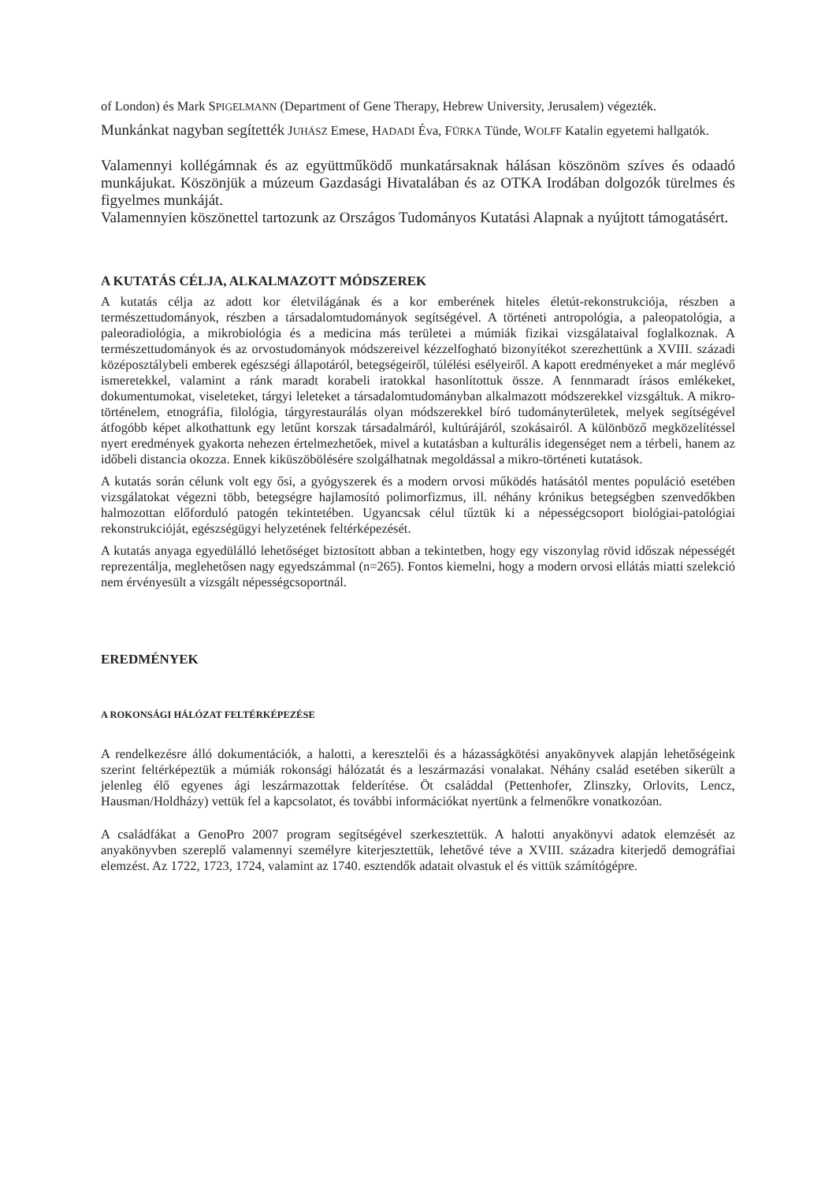of London) és Mark SPIGELMANN (Department of Gene Therapy, Hebrew University, Jerusalem) végezték.
Munkánkat nagyban segítették JUHÁSZ Emese, HADADI Éva, FÜRKA Tünde, WOLFF Katalin egyetemi hallgatók.
Valamennyi kollégámnak és az együttműködő munkatársaknak hálásan köszönöm szíves és odaadó munkájukat. Köszönjük a múzeum Gazdasági Hivatalában és az OTKA Irodában dolgozók türelmes és figyelmes munkáját.
Valamennyien köszönettel tartozunk az Országos Tudományos Kutatási Alapnak a nyújtott támogatásért.
A KUTATÁS CÉLJA, ALKALMAZOTT MÓDSZEREK
A kutatás célja az adott kor életvilágának és a kor emberének hiteles életút-rekonstrukciója, részben a természettudományok, részben a társadalomtudományok segítségével. A történeti antropológia, a paleopatológia, a paleoradiológia, a mikrobiológia és a medicina más területei a múmiák fizikai vizsgálataival foglalkoznak. A természettudományok és az orvostudományok módszereivel kézzelfogható bizonyítékot szerezhettünk a XVIII. századi középosztálybeli emberek egészségi állapotáról, betegségeiről, túlélési esélyeiről. A kapott eredményeket a már meglévő ismeretekkel, valamint a ránk maradt korabeli iratokkal hasonlítottuk össze. A fennmaradt írásos emlékeket, dokumentumokat, viseleteket, tárgyi leleteket a társadalomtudományban alkalmazott módszerekkel vizsgáltuk. A mikro-történelem, etnográfia, filológia, tárgyrestaurálás olyan módszerekkel bíró tudományterületek, melyek segítségével átfogóbb képet alkothattunk egy letűnt korszak társadalmáról, kultúrájáról, szokásairól. A különböző megközelítéssel nyert eredmények gyakorta nehezen értelmezhetőek, mivel a kutatásban a kulturális idegenséget nem a térbeli, hanem az időbeli distancia okozza. Ennek kiküszöbölésére szolgálhatnak megoldással a mikro-történeti kutatások.
A kutatás során célunk volt egy ősi, a gyógyszerek és a modern orvosi működés hatásától mentes populáció esetében vizsgálatokat végezni több, betegségre hajlamosító polimorfizmus, ill. néhány krónikus betegségben szenvedőkben halmozottan előforduló patogén tekintetében. Ugyancsak célul tűztük ki a népességcsoport biológiai-patológiai rekonstrukcióját, egészségügyi helyzetének feltérképezését.
A kutatás anyaga egyedülálló lehetőséget biztosított abban a tekintetben, hogy egy viszonylag rövid időszak népességét reprezentálja, meglehetősen nagy egyedszámmal (n=265). Fontos kiemelni, hogy a modern orvosi ellátás miatti szelekció nem érvényesült a vizsgált népességcsoportnál.
EREDMÉNYEK
A ROKONSÁGI HÁLÓZAT FELTÉRKÉPEZÉSE
A rendelkezésre álló dokumentációk, a halotti, a keresztelői és a házasságkötési anyakönyvek alapján lehetőségeink szerint feltérképeztük a múmiák rokonsági hálózatát és a leszármazási vonalakat. Néhány család esetében sikerült a jelenleg élő egyenes ági leszármazottak felderítése. Öt családdal (Pettenhofer, Zlinszky, Orlovits, Lencz, Hausman/Holdházy) vettük fel a kapcsolatot, és további információkat nyertünk a felmenőkre vonatkozóan.
A családfákat a GenoPro 2007 program segítségével szerkesztettük. A halotti anyakönyvi adatok elemzését az anyakönyvben szereplő valamennyi személyre kiterjesztettük, lehetővé téve a XVIII. századra kiterjedő demográfiai elemzést. Az 1722, 1723, 1724, valamint az 1740. esztendők adatait olvastuk el és vittük számítógépre.